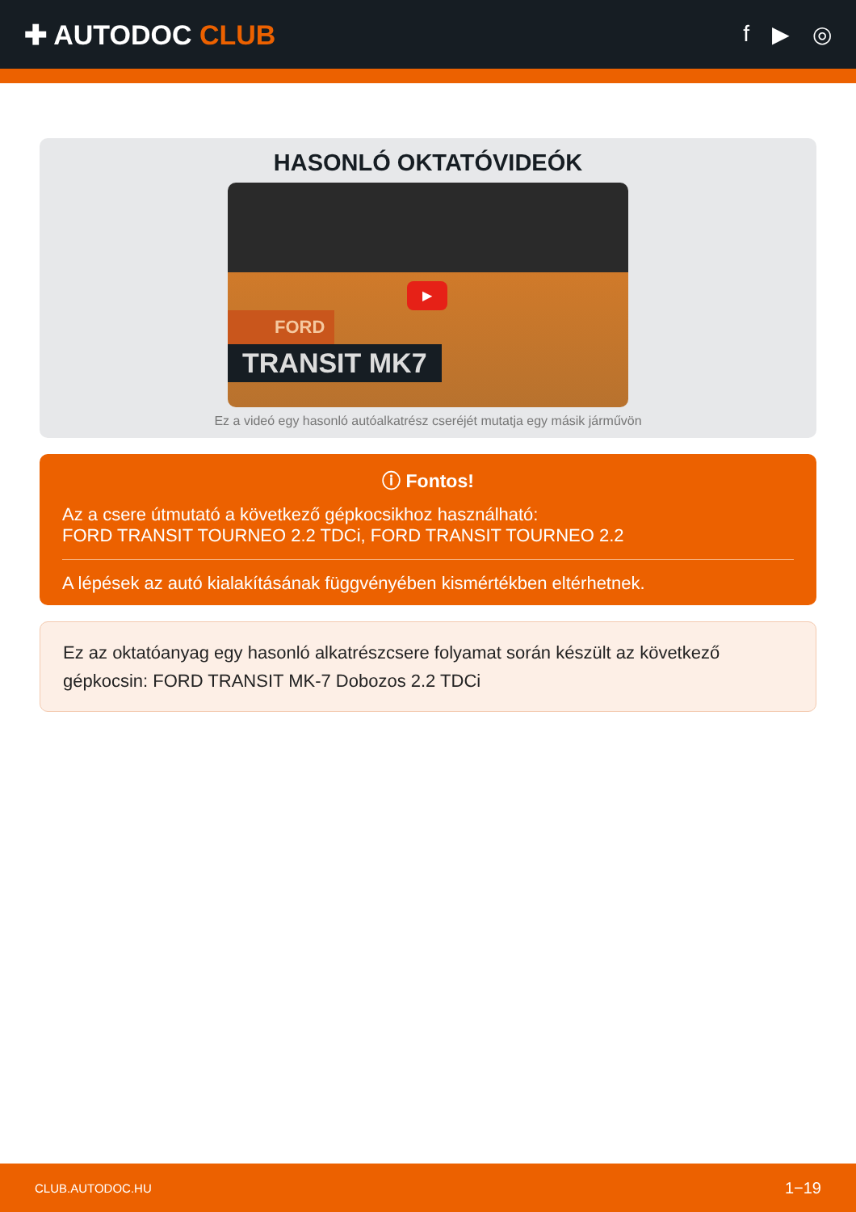✚ AUTODOC CLUB
f ▶ ◎
HASONLÓ OKTATÓVIDEÓK
▶
FORD
TRANSIT MK7
Ez a videó egy hasonló autóalkatrész cseréjét mutatja egy másik járművön
ⓘ Fontos!
Az a csere útmutató a következő gépkocsikhoz használható:
FORD TRANSIT TOURNEO 2.2 TDCi, FORD TRANSIT TOURNEO 2.2
A lépések az autó kialakításának függvényében kismértékben eltérhetnek.
Ez az oktatóanyag egy hasonló alkatrészcsere folyamat során készült az következő gépkocsin: FORD TRANSIT MK-7 Dobozos 2.2 TDCi
CLUB.AUTODOC.HU 1−19